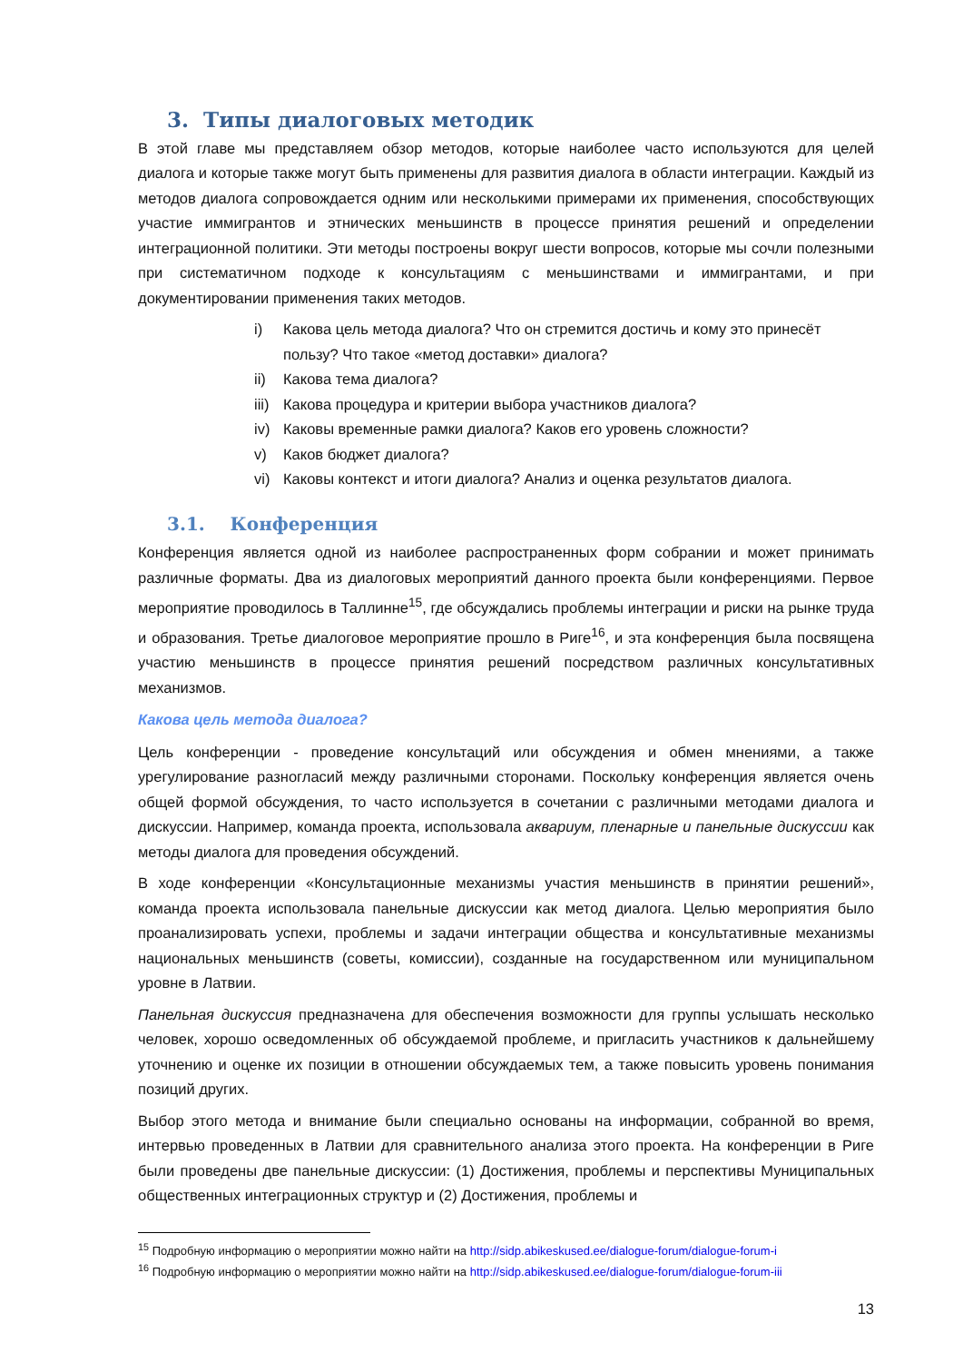3. Типы диалоговых методик
В этой главе мы представляем обзор методов, которые наиболее часто используются для целей диалога и которые также могут быть применены для развития диалога в области интеграции. Каждый из методов диалога сопровождается одним или несколькими примерами их применения, способствующих участие иммигрантов и этнических меньшинств в процессе принятия решений и определении интеграционной политики. Эти методы построены вокруг шести вопросов, которые мы сочли полезными при систематичном подходе к консультациям с меньшинствами и иммигрантами, и при документировании применения таких методов.
i) Какова цель метода диалога? Что он стремится достичь и кому это принесёт пользу? Что такое «метод доставки» диалога?
ii) Какова тема диалога?
iii) Какова процедура и критерии выбора участников диалога?
iv) Каковы временные рамки диалога? Каков его уровень сложности?
v) Каков бюджет диалога?
vi) Каковы контекст и итоги диалога? Анализ и оценка результатов диалога.
3.1. Конференция
Конференция является одной из наиболее распространенных форм собрании и может принимать различные форматы. Два из диалоговых мероприятий данного проекта были конференциями. Первое мероприятие проводилось в Таллинне<sup>15</sup>, где обсуждались проблемы интеграции и риски на рынке труда и образования. Третье диалоговое мероприятие прошло в Риге<sup>16</sup>, и эта конференция была посвящена участию меньшинств в процессе принятия решений посредством различных консультативных механизмов.
Какова цель метода диалога?
Цель конференции - проведение консультаций или обсуждения и обмен мнениями, а также урегулирование разногласий между различными сторонами. Поскольку конференция является очень общей формой обсуждения, то часто используется в сочетании с различными методами диалога и дискуссии. Например, команда проекта, использовала аквариум, пленарные и панельные дискуссии как методы диалога для проведения обсуждений.
В ходе конференции «Консультационные механизмы участия меньшинств в принятии решений», команда проекта использовала панельные дискуссии как метод диалога. Целью мероприятия было проанализировать успехи, проблемы и задачи интеграции общества и консультативные механизмы национальных меньшинств (советы, комиссии), созданные на государственном или муниципальном уровне в Латвии.
Панельная дискуссия предназначена для обеспечения возможности для группы услышать несколько человек, хорошо осведомленных об обсуждаемой проблеме, и пригласить участников к дальнейшему уточнению и оценке их позиции в отношении обсуждаемых тем, а также повысить уровень понимания позиций других.
Выбор этого метода и внимание были специально основаны на информации, собранной во время, интервью проведенных в Латвии для сравнительного анализа этого проекта. На конференции в Риге были проведены две панельные дискуссии: (1) Достижения, проблемы и перспективы Муниципальных общественных интеграционных структур и (2) Достижения, проблемы и
<sup>15</sup> Подробную информацию о мероприятии можно найти на http://sidp.abikeskused.ee/dialogue-forum/dialogue-forum-i
<sup>16</sup> Подробную информацию о мероприятии можно найти на http://sidp.abikeskused.ee/dialogue-forum/dialogue-forum-iii
13